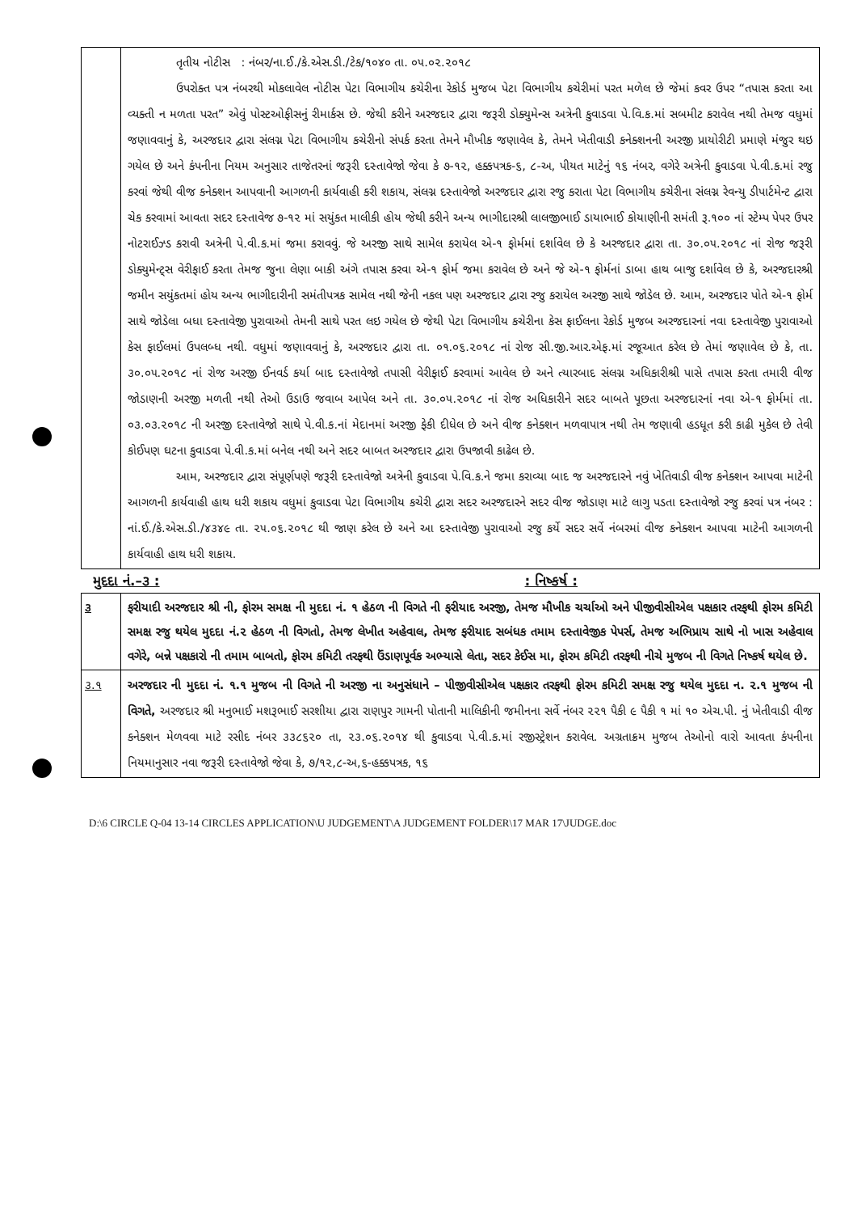| | તૃતીય નોટીસ : નંબર/ના.ઈ./કે.એસ.ડી./ટેક/૧૦૪૦ તા. ૦૫.૦૨.૨૦૧૮ ઉપરોક્ત પત્ર નંબરથી મોકલાવેલ નોટીસ પેટા વિભાગીય કચેરીના રેકોર્ડ મુજબ પેટા વિભાગીય કચેરીમાં પરત મળેલ છે જેમાં કવર ઉપર “તપાસ કરતા આ વ્યક્તી ન મળતા પરત” એવું પોસ્ટઓફીસનું રીમાર્કસ છે. જેથી કરીને અરજદાર દ્વારા જરૂરી ડોક્યુમેન્સ અત્રેની કુવાડવા પે.વિ.ક.માં સબમીટ કરાવેલ નથી તેમજ વધુમાં જણાવવાનું કે, અરજદાર દ્વારા સંલગ્ન પેટા વિભાગીય કચેરીનો સંપર્ક કરતા તેમને મૌખીક જણાવેલ કે, તેમને ખેતીવાડી કનેક્શનની અરજી પ્રાયોરીટી પ્રમાણે મંજુર થઇ ગયેલ છે અને કંપનીના નિયમ અનુસાર તાજેતરનાં જરૂરી દસ્તાવેજો જેવા કે ૭-૧૨, હક્કપત્રક-૬, ૮-અ, પીયત માટેનું ૧૬ નંબર, વગેરે અત્રેની કુવાડવા પે.વી.ક.માં રજુ કરવાં જેથી વીજ કનેક્શન આપવાની આગળની કાર્યવાહી કરી શકાય, સંલગ્ન દસ્તાવેજો અરજદાર દ્વારા રજુ કરાતા પેટા વિભાગીય કચેરીના સંલગ્ન રેવન્યુ ડીપાર્ટમેન્ટ દ્વારા ચેક કરવામાં આવતા સદર દસ્તાવેજ ૭-૧૨ માં સયુંકત માલીકી હોય જેથી કરીને અન્ય ભાગીદારશ્રી લાલજીભાઈ ડાયાભાઈ કોયાણીની સમંતી રૂ.૧૦૦ નાં સ્ટેમ્પ પેપર ઉપર નોટરાઈઝ્ડ કરાવી અત્રેની પે.વી.ક.માં જમા કરાવવું. જે અરજી સાથે સામેલ કરાયેલ એ-૧ ફોર્મમાં દર્શાવેલ છે કે અરજદાર દ્વારા તા. ૩૦.૦૫.૨૦૧૮ નાં રોજ જરૂરી ડોક્યુમેન્ટ્સ વેરીફાઈ કરતા તેમજ જુના લેણા બાકી અંગે તપાસ કરવા એ-૧ ફોર્મ જમા કરાવેલ છે અને જે એ-૧ ફોર્મનાં ડાબા હાથ બાજુ દર્શાવેલ છે કે, અરજદારશ્રી જમીન સયુંકતમાં હોય અન્ય ભાગીદારીની સમંતીપત્રક સામેલ નથી જેની નકલ પણ અરજદાર દ્વારા રજુ કરાયેલ અરજી સાથે જોડેલ છે. આમ, અરજદાર પોતે એ-૧ ફોર્મ સાથે જોડેલા બધા દસ્તાવેજી પુરાવાઓ તેમની સાથે પરત લઇ ગયેલ છે જેથી પેટા વિભાગીય કચેરીના કેસ ફાઈલના રેકોર્ડ મુજબ અરજદારનાં નવા દસ્તાવેજી પુરાવાઓ કેસ ફાઈલમાં ઉપલબ્ધ નથી. વધુમાં જણાવવાનું કે, અરજદાર દ્વારા તા. ૦૧.૦૬.૨૦૧૮ નાં રોજ સી.જી.આર.એફ.માં રજૂઆત કરેલ છે તેમાં જણાવેલ છે કે, તા. ૩૦.૦૫.૨૦૧૮ નાં રોજ અરજી ઈનવર્ડ કર્યા બાદ દસ્તાવેજો તપાસી વેરીફાઈ કરવામાં આવેલ છે અને ત્યારબાદ સંલગ્ન અધિકારીશ્રી પાસે તપાસ કરતા તમારી વીજ જોડાણની અરજી મળતી નથી તેઓ ઉડાઉ જવાબ આપેલ અને તા. ૩૦.૦૫.૨૦૧૮ નાં રોજ અધિકારીને સદર બાબતે પૂછતા અરજદારનાં નવા એ-૧ ફોર્મમાં તા. ૦૩.૦૩.૨૦૧૮ ની અરજી દસ્તાવેજો સાથે પે.વી.ક.નાં મેદાનમાં અરજી ફેકી દીધેલ છે અને વીજ કનેક્શન મળવાપાત્ર નથી તેમ જણાવી હડધૂત કરી કાઢી મુકેલ છે તેવી કોઈપણ ઘટના કુવાડવા પે.વી.ક.માં બનેલ નથી અને સદર બાબત અરજદાર દ્વારા ઉપજાવી કાઢેલ છે. આમ, અરજદાર દ્વારા સંપૂર્ણપણે જરૂરી દસ્તાવેજો અત્રેની કુવાડવા પે.વિ.ક.ને જમા કરાવ્યા બાદ જ અરજદારને નવું ખેતિવાડી વીજ કનેક્શન આપવા માટેની આગળની કાર્યવાહી હાથ ધરી શકાય વધુમાં કુવાડવા પેટા વિભાગીય કચેરી દ્વારા સદર અરજદારને સદર વીજ જોડાણ માટે લાગુ પડતા દસ્તાવેજો રજુ કરવાં પત્ર નંબર : નાં.ઈ./કે.એસ.ડી./૪૩૪૯ તા. ૨૫.૦૬.૨૦૧૮ થી જાણ કરેલ છે અને આ દસ્તાવેજી પુરાવાઓ રજુ કર્યે સદર સર્વે નંબરમાં વીજ કનેક્શન આપવા માટેની આગળની કાર્યવાહી હાથ ધરી શકાય. |
મુદદા નં.–૩ : : નિષ્કર્ષ :
| ૩ | ફરીયાદી અરજદાર શ્રી ની, ફોરમ સમક્ષ ની મુદદા નં. ૧ હેઠળ ની વિગતે ની ફરીયાદ અરજી, તેમજ મૌખીક ચર્ચાઓ અને પીજીવીસીએલ પક્ષકાર તરફથી ફોરમ કમિટી સમક્ષ રજુ થયેલ મુદદા નં.૨ હેઠળ ની વિગતો, તેમજ લેખીત અહેવાલ, તેમજ ફરીયાદ સબંધક તમામ દસ્તાવેજીક પેપર્સ, તેમજ અભિપ્રાય સાથે નો ખાસ અહેવાલ વગેરે, બન્ને પક્ષકારો ની તમામ બાબતો, ફોરમ કમિટી તરફથી ઉંડાણપૂર્વક અભ્યાસે લેતા, સદર કેઈસ મા, ફોરમ કમિટી તરફથી નીચે મુજબ ની વિગતે નિષ્કર્ષ થયેલ છે. |
| ૩.૧ | અરજદાર ની મુદદા નં. ૧.૧ મુજબ ની વિગતે ની અરજી ના અનુસંધાને – પીજીવીસીએલ પક્ષકાર તરફથી ફોરમ કમિટી સમક્ષ રજુ થયેલ મુદદા ન. ૨.૧ મુજબ ની વિગતે, અરજદાર શ્રી મનુભાઈ મશરૂભાઈ સરશીયા દ્વારા રાણપુર ગામની પોતાની માલિકીની જમીનના સર્વે નંબર ૨૨૧ પૈકી ૯ પૈકી ૧ માં ૧૦ એચ.પી. નું ખેતીવાડી વીજ કનેક્શન મેળવવા માટે રસીદ નંબર ૩૩૮૬૨૦ તા, ૨૩.૦૬.૨૦૧૪ થી કુવાડવા પે.વી.ક.માં રજીસ્ટ્રેશન કરાવેલ. અગ્રતાક્રમ મુજબ તેઓનો વારો આવતા કંપનીના નિયમાનુસાર નવા જરૂરી દસ્તાવેજો જેવા કે, ૭/૧૨,૮-અ,૬-હક્કપત્રક, ૧૬ |
D:\6 CIRCLE Q-04 13-14 CIRCLES APPLICATION\U JUDGEMENT\A JUDGEMENT FOLDER\17 MAR 17\JUDGE.doc